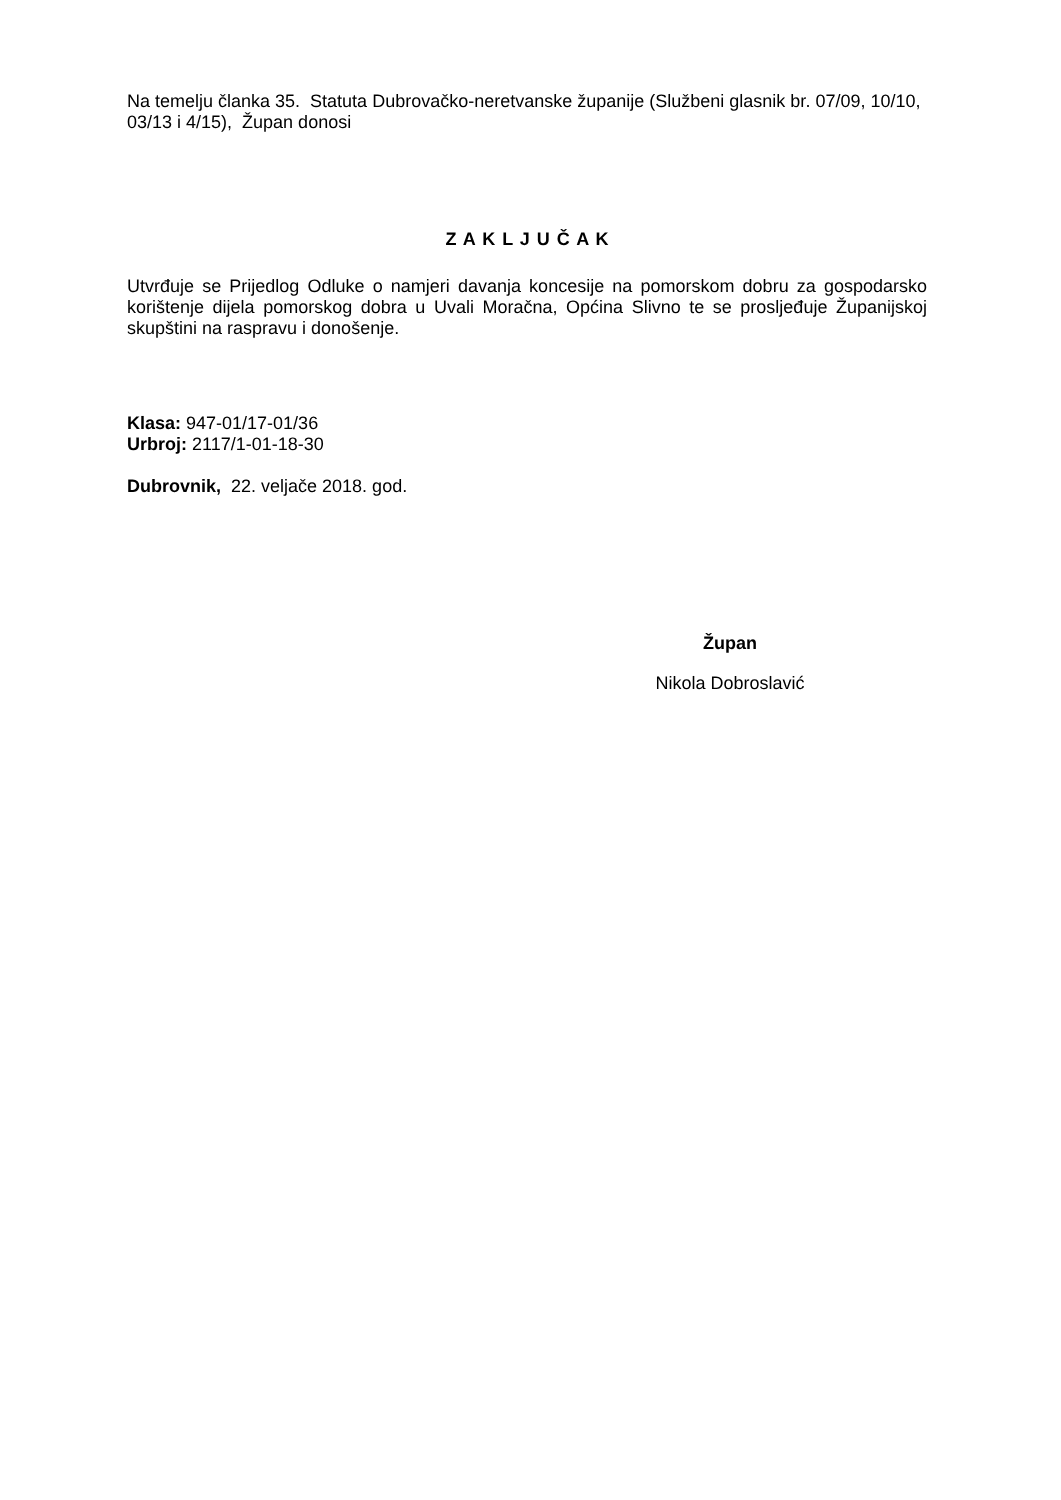Na temelju članka 35. Statuta Dubrovačko-neretvanske županije (Službeni glasnik br. 07/09, 10/10, 03/13 i 4/15), Župan donosi
Z A K L J U Č A K
Utvrđuje se Prijedlog Odluke o namjeri davanja koncesije na pomorskom dobru za gospodarsko korištenje dijela pomorskog dobra u Uvali Moračna, Općina Slivno te se prosljeđuje Županijskoj skupštini na raspravu i donošenje.
Klasa: 947-01/17-01/36
Urbroj: 2117/1-01-18-30
Dubrovnik, 22. veljače 2018. god.
Župan
Nikola Dobroslavić